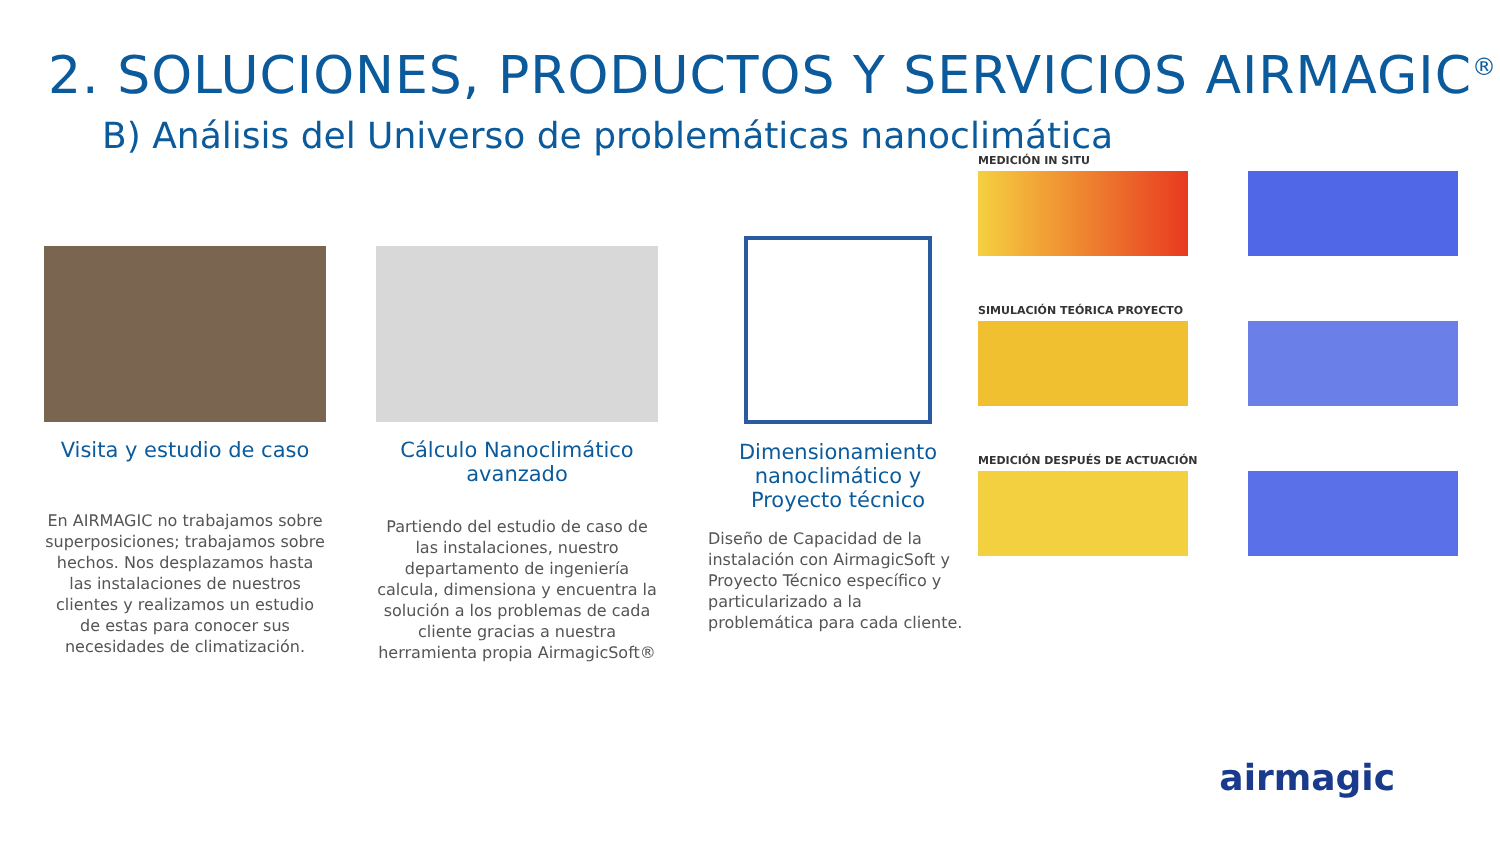2. SOLUCIONES, PRODUCTOS Y SERVICIOS AIRMAGIC<sup>®</sup>
B) Análisis del Universo de problemáticas nanoclimática
Visita y estudio de caso
En AIRMAGIC no trabajamos sobre superposiciones; trabajamos sobre hechos. Nos desplazamos hasta las instalaciones de nuestros clientes y realizamos un estudio de estas para conocer sus necesidades de climatización.
Cálculo Nanoclimático avanzado
Partiendo del estudio de caso de las instalaciones, nuestro departamento de ingeniería calcula, dimensiona y encuentra la solución a los problemas de cada cliente gracias a nuestra herramienta propia AirmagicSoft®
Dimensionamiento nanoclimático y Proyecto técnico
Diseño de Capacidad de la instalación con AirmagicSoft y Proyecto Técnico específico y particularizado a la problemática para cada cliente.
MEDICIÓN IN SITU
SIMULACIÓN TEÓRICA PROYECTO
MEDICIÓN DESPUÉS DE ACTUACIÓN
airmagic